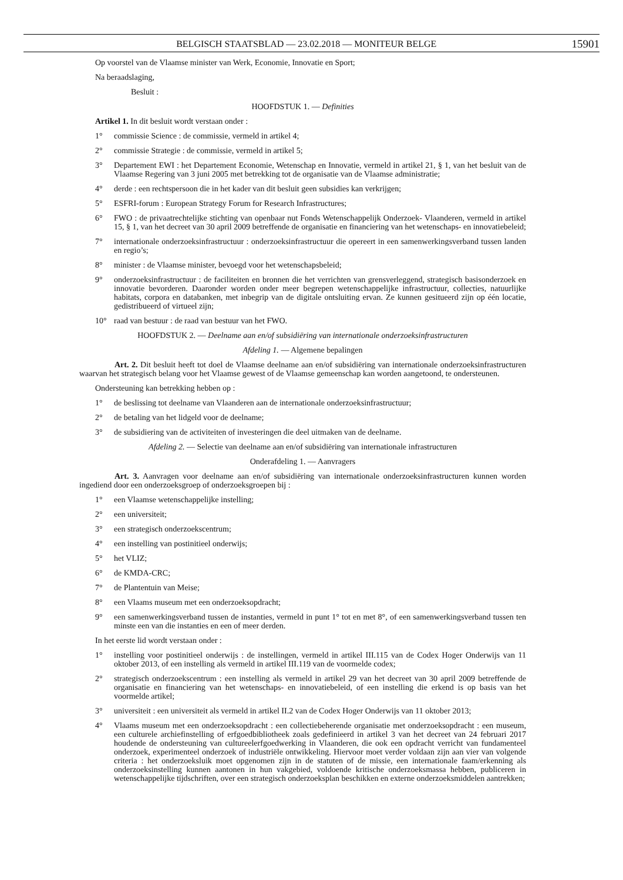BELGISCH STAATSBLAD — 23.02.2018 — MONITEUR BELGE 15901
Op voorstel van de Vlaamse minister van Werk, Economie, Innovatie en Sport;
Na beraadslaging,
Besluit :
HOOFDSTUK 1. — Definities
Artikel 1. In dit besluit wordt verstaan onder :
1° commissie Science : de commissie, vermeld in artikel 4;
2° commissie Strategie : de commissie, vermeld in artikel 5;
3° Departement EWI : het Departement Economie, Wetenschap en Innovatie, vermeld in artikel 21, § 1, van het besluit van de Vlaamse Regering van 3 juni 2005 met betrekking tot de organisatie van de Vlaamse administratie;
4° derde : een rechtspersoon die in het kader van dit besluit geen subsidies kan verkrijgen;
5° ESFRI-forum : European Strategy Forum for Research Infrastructures;
6° FWO : de privaatrechtelijke stichting van openbaar nut Fonds Wetenschappelijk Onderzoek- Vlaanderen, vermeld in artikel 15, § 1, van het decreet van 30 april 2009 betreffende de organisatie en financiering van het wetenschaps- en innovatiebeleid;
7° internationale onderzoeksinfrastructuur : onderzoeksinfrastructuur die opereert in een samenwerkingsverband tussen landen en regio’s;
8° minister : de Vlaamse minister, bevoegd voor het wetenschapsbeleid;
9° onderzoeksinfrastructuur : de faciliteiten en bronnen die het verrichten van grensverleggend, strategisch basisonderzoek en innovatie bevorderen. Daaronder worden onder meer begrepen wetenschappelijke infrastructuur, collecties, natuurlijke habitats, corpora en databanken, met inbegrip van de digitale ontsluiting ervan. Ze kunnen gesitueerd zijn op één locatie, gedistribueerd of virtueel zijn;
10° raad van bestuur : de raad van bestuur van het FWO.
HOOFDSTUK 2. — Deelname aan en/of subsidiëring van internationale onderzoeksinfrastructuren
Afdeling 1. — Algemene bepalingen
Art. 2. Dit besluit heeft tot doel de Vlaamse deelname aan en/of subsidiëring van internationale onderzoeksinfrastructuren waarvan het strategisch belang voor het Vlaamse gewest of de Vlaamse gemeenschap kan worden aangetoond, te ondersteunen.
Ondersteuning kan betrekking hebben op :
1° de beslissing tot deelname van Vlaanderen aan de internationale onderzoeksinfrastructuur;
2° de betaling van het lidgeld voor de deelname;
3° de subsidiering van de activiteiten of investeringen die deel uitmaken van de deelname.
Afdeling 2. — Selectie van deelname aan en/of subsidiëring van internationale infrastructuren
Onderafdeling 1. — Aanvragers
Art. 3. Aanvragen voor deelname aan en/of subsidiëring van internationale onderzoeksinfrastructuren kunnen worden ingediend door een onderzoeksgroep of onderzoeksgroepen bij :
1° een Vlaamse wetenschappelijke instelling;
2° een universiteit;
3° een strategisch onderzoekscentrum;
4° een instelling van postinitieel onderwijs;
5° het VLIZ;
6° de KMDA-CRC;
7° de Plantentuin van Meise;
8° een Vlaams museum met een onderzoeksopdracht;
9° een samenwerkingsverband tussen de instanties, vermeld in punt 1° tot en met 8°, of een samenwerkingsverband tussen ten minste een van die instanties en een of meer derden.
In het eerste lid wordt verstaan onder :
1° instelling voor postinitieel onderwijs : de instellingen, vermeld in artikel III.115 van de Codex Hoger Onderwijs van 11 oktober 2013, of een instelling als vermeld in artikel III.119 van de voormelde codex;
2° strategisch onderzoekscentrum : een instelling als vermeld in artikel 29 van het decreet van 30 april 2009 betreffende de organisatie en financiering van het wetenschaps- en innovatiebeleid, of een instelling die erkend is op basis van het voormelde artikel;
3° universiteit : een universiteit als vermeld in artikel II.2 van de Codex Hoger Onderwijs van 11 oktober 2013;
4° Vlaams museum met een onderzoeksopdracht : een collectiebeherende organisatie met onderzoeksopdracht : een museum, een culturele archiefinstelling of erfgoedbibliotheek zoals gedefinieerd in artikel 3 van het decreet van 24 februari 2017 houdende de ondersteuning van cultureelerfgoedwerking in Vlaanderen, die ook een opdracht verricht van fundamenteel onderzoek, experimenteel onderzoek of industriële ontwikkeling. Hiervoor moet verder voldaan zijn aan vier van volgende criteria : het onderzoeksluik moet opgenomen zijn in de statuten of de missie, een internationale faam/erkenning als onderzoeksinstelling kunnen aantonen in hun vakgebied, voldoende kritische onderzoeksmassa hebben, publiceren in wetenschappelijke tijdschriften, over een strategisch onderzoeksplan beschikken en externe onderzoeksmiddelen aantrekken;